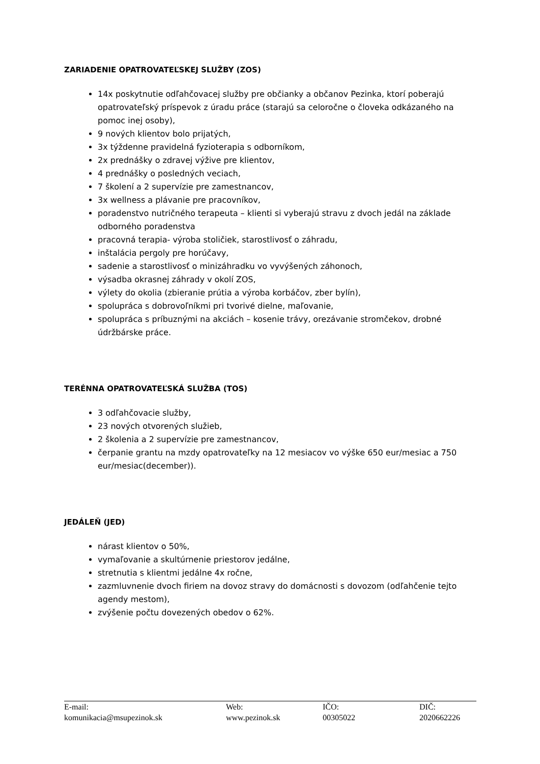ZARIADENIE OPATROVATEĽSKEJ SLUŽBY (ZOS)
14x poskytnutie odľahčovacej služby pre občianky a občanov Pezinka, ktorí poberajú opatrovateľský príspevok z úradu práce (starajú sa celoročne o človeka odkázaného na pomoc inej osoby),
9 nových klientov bolo prijatých,
3x týždenne pravidelná fyzioterapia s odborníkom,
2x prednášky o zdravej výžive pre klientov,
4 prednášky o posledných veciach,
7 školení a 2 supervízie pre zamestnancov,
3x wellness a plávanie pre pracovníkov,
poradenstvo nutričného terapeuta – klienti si vyberajú stravu z dvoch jedál na základe odborného poradenstva
pracovná terapia- výroba stoličiek, starostlivosť o záhradu,
inštalácia pergoly pre horúčavy,
sadenie a starostlivosť o minizáhradku vo vyvýšených záhonoch,
výsadba okrasnej záhrady v okolí ZOS,
výlety do okolia (zbieranie prútia a výroba korbáčov, zber bylín),
spolupráca s dobrovoľníkmi pri tvorivé dielne, maľovanie,
spolupráca s príbuznými na akciách – kosenie trávy, orezávanie stromčekov, drobné údržbárske práce.
TERÉNNA OPATROVATEĽSKÁ SLUŽBA (TOS)
3 odľahčovacie služby,
23 nových otvorených služieb,
2 školenia a 2 supervízie pre zamestnancov,
čerpanie grantu na mzdy opatrovateľky na 12 mesiacov vo výške 650 eur/mesiac a 750 eur/mesiac(december)).
JEDÁLEŇ (JED)
nárast klientov o 50%,
vymaľovanie a skultúrnenie priestorov jedálne,
stretnutia s klientmi jedálne 4x ročne,
zazmluvnenie dvoch firiem na dovoz stravy do domácnosti s dovozom (odľahčenie tejto agendy mestom),
zvýšenie počtu dovezených obedov o 62%.
| E-mail: komunikacia@msupezinok.sk | Web: www.pezinok.sk | IČO: 00305022 | DIČ: 2020662226 |